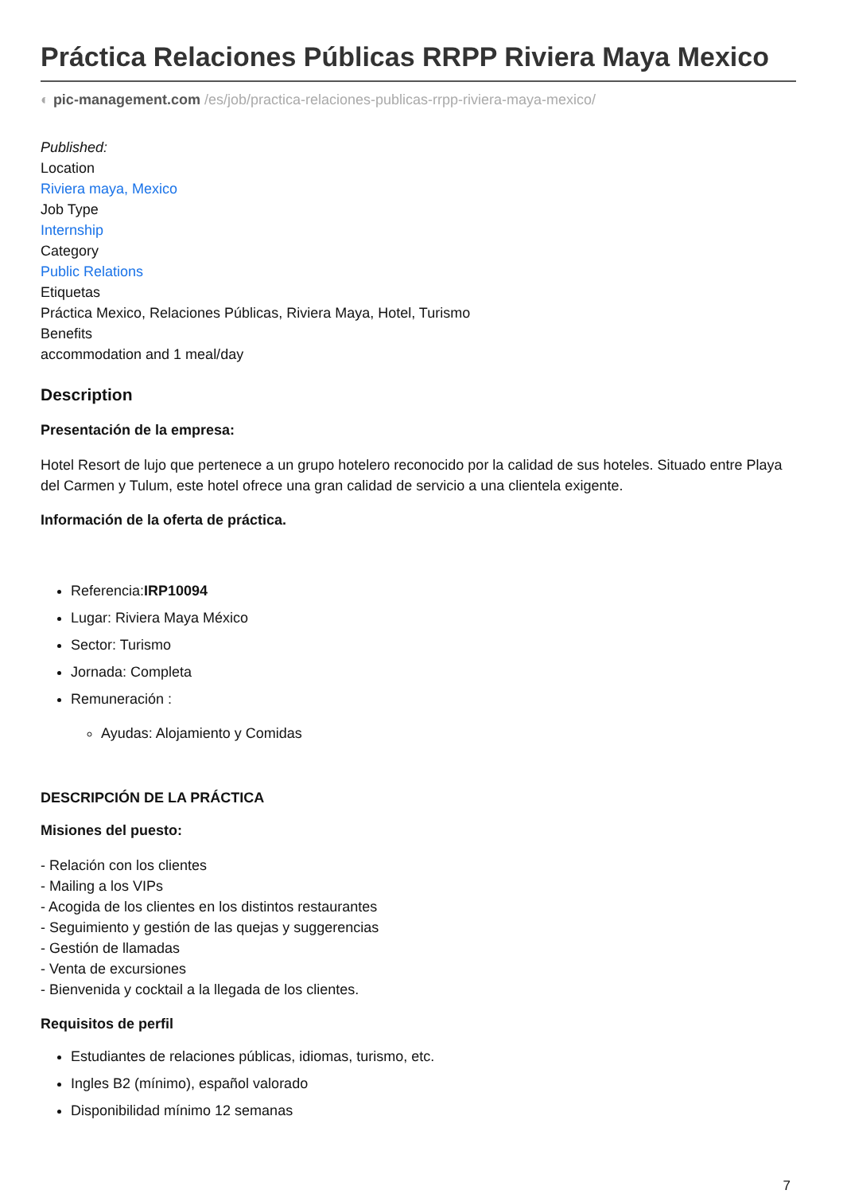Práctica Relaciones Públicas RRPP Riviera Maya Mexico
◐ pic-management.com /es/job/practica-relaciones-publicas-rrpp-riviera-maya-mexico/
Published:
Location
Riviera maya, Mexico
Job Type
Internship
Category
Public Relations
Etiquetas
Práctica Mexico, Relaciones Públicas, Riviera Maya, Hotel, Turismo
Benefits
accommodation and 1 meal/day
Description
Presentación de la empresa:
Hotel Resort de lujo que pertenece a un grupo hotelero reconocido por la calidad de sus hoteles. Situado entre Playa del Carmen y Tulum, este hotel ofrece una gran calidad de servicio a una clientela exigente.
Información de la oferta de práctica.
Referencia:IRP10094
Lugar: Riviera Maya México
Sector: Turismo
Jornada: Completa
Remuneración :
Ayudas: Alojamiento y Comidas
DESCRIPCIÓN DE LA PRÁCTICA
Misiones del puesto:
- Relación con los clientes
- Mailing a los VIPs
- Acogida de los clientes en los distintos restaurantes
- Seguimiento y gestión de las quejas y suggerencias
- Gestión de llamadas
- Venta de excursiones
- Bienvenida y cocktail a la llegada de los clientes.
Requisitos de perfil
Estudiantes de relaciones públicas, idiomas, turismo, etc.
Ingles B2 (mínimo), español valorado
Disponibilidad mínimo 12 semanas
7